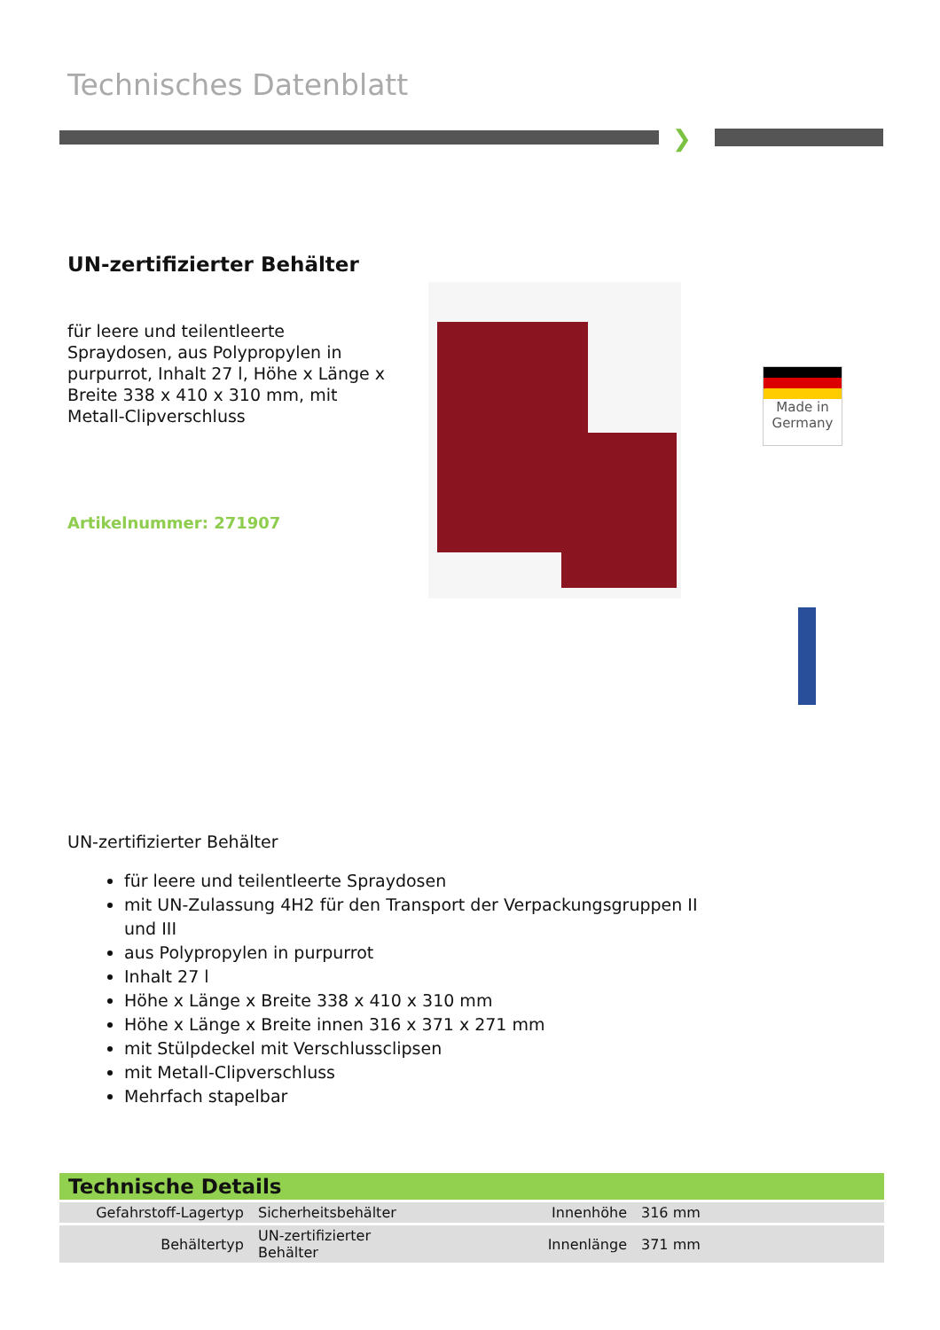Technisches Datenblatt
❯
UN-zertifizierter Behälter
für leere und teilentleerte Spraydosen, aus Polypropylen in purpurrot, Inhalt 27 l, Höhe x Länge x Breite 338 x 410 x 310 mm, mit Metall-Clipverschluss
Artikelnummer: 271907
Made in
Germany
UN-zertifizierter Behälter
für leere und teilentleerte Spraydosen
mit UN-Zulassung 4H2 für den Transport der Verpackungsgruppen II und III
aus Polypropylen in purpurrot
Inhalt 27 l
Höhe x Länge x Breite 338 x 410 x 310 mm
Höhe x Länge x Breite innen 316 x 371 x 271 mm
mit Stülpdeckel mit Verschlussclipsen
mit Metall-Clipverschluss
Mehrfach stapelbar
Technische Details
| Gefahrstoff-Lagertyp | Sicherheitsbehälter | Innenhöhe | 316 mm |
| Behältertyp | UN-zertifizierter Behälter | Innenlänge | 371 mm |